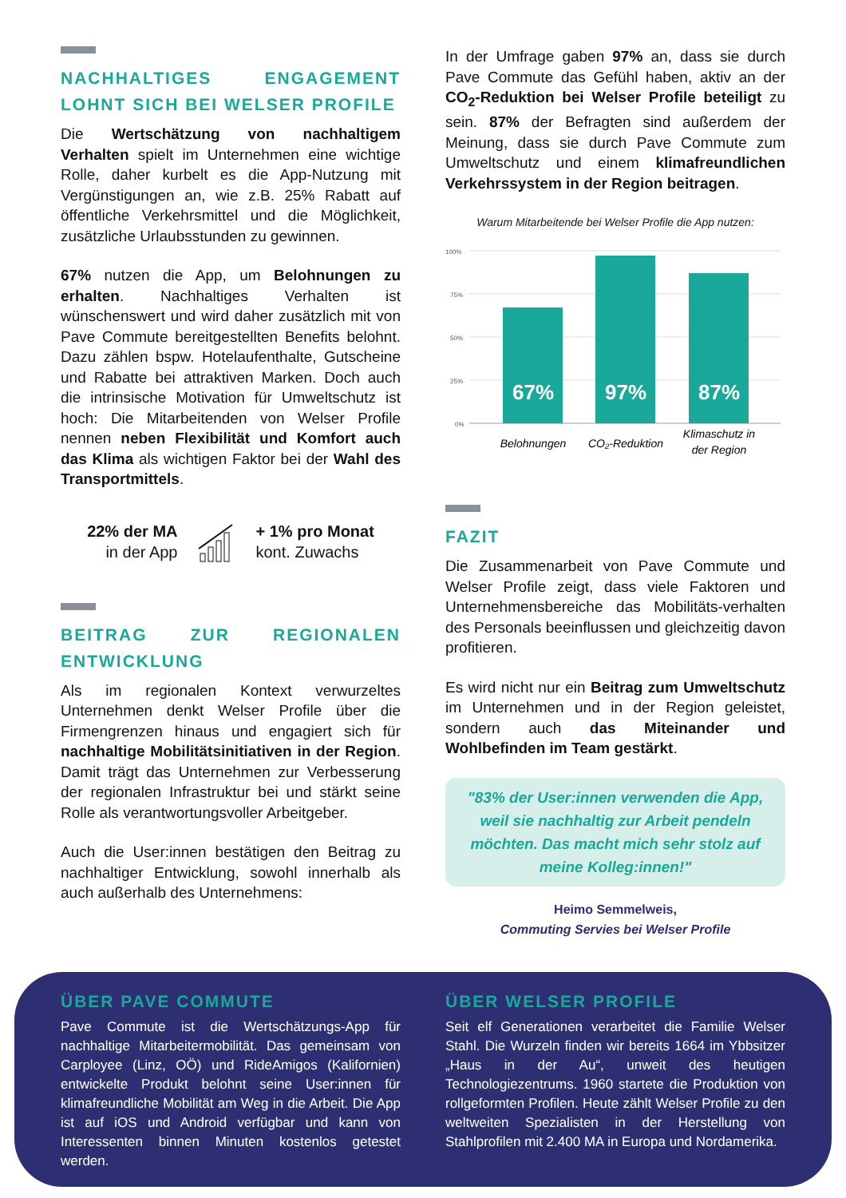NACHHALTIGES ENGAGEMENT LOHNT SICH BEI WELSER PROFILE
Die Wertschätzung von nachhaltigem Verhalten spielt im Unternehmen eine wichtige Rolle, daher kurbelt es die App-Nutzung mit Vergünstigungen an, wie z.B. 25% Rabatt auf öffentliche Verkehrsmittel und die Möglichkeit, zusätzliche Urlaubsstunden zu gewinnen.
67% nutzen die App, um Belohnungen zu erhalten. Nachhaltiges Verhalten ist wünschenswert und wird daher zusätzlich mit von Pave Commute bereitgestellten Benefits belohnt. Dazu zählen bspw. Hotelaufenthalte, Gutscheine und Rabatte bei attraktiven Marken. Doch auch die intrinsische Motivation für Umweltschutz ist hoch: Die Mitarbeitenden von Welser Profile nennen neben Flexibilität und Komfort auch das Klima als wichtigen Faktor bei der Wahl des Transportmittels.
22% der MA
in der App
+ 1% pro Monat
kont. Zuwachs
BEITRAG ZUR REGIONALEN ENTWICKLUNG
Als im regionalen Kontext verwurzeltes Unternehmen denkt Welser Profile über die Firmengrenzen hinaus und engagiert sich für nachhaltige Mobilitätsinitiativen in der Region. Damit trägt das Unternehmen zur Verbesserung der regionalen Infrastruktur bei und stärkt seine Rolle als verantwortungsvoller Arbeitgeber.
Auch die User:innen bestätigen den Beitrag zu nachhaltiger Entwicklung, sowohl innerhalb als auch außerhalb des Unternehmens:
In der Umfrage gaben 97% an, dass sie durch Pave Commute das Gefühl haben, aktiv an der CO<sub>2</sub>-Reduktion bei Welser Profile beteiligt zu sein. 87% der Befragten sind außerdem der Meinung, dass sie durch Pave Commute zum Umweltschutz und einem klimafreundlichen Verkehrssystem in der Region beitragen.
Warum Mitarbeitende bei Welser Profile die App nutzen:
100%
75%
50%
25%
0%
67%
97%
87%
Belohnungen
CO₂-Reduktion
Klimaschutz in
der Region
FAZIT
Die Zusammenarbeit von Pave Commute und Welser Profile zeigt, dass viele Faktoren und Unternehmensbereiche das Mobilitäts-verhalten des Personals beeinflussen und gleichzeitig davon profitieren.
Es wird nicht nur ein Beitrag zum Umweltschutz im Unternehmen und in der Region geleistet, sondern auch das Miteinander und Wohlbefinden im Team gestärkt.
"83% der User:innen verwenden die App, weil sie nachhaltig zur Arbeit pendeln möchten. Das macht mich sehr stolz auf meine Kolleg:innen!"
Heimo Semmelweis,
Commuting Servies bei Welser Profile
ÜBER PAVE COMMUTE
Pave Commute ist die Wertschätzungs-App für nachhaltige Mitarbeitermobilität. Das gemeinsam von Carployee (Linz, OÖ) und RideAmigos (Kalifornien) entwickelte Produkt belohnt seine User:innen für klimafreundliche Mobilität am Weg in die Arbeit. Die App ist auf iOS und Android verfügbar und kann von Interessenten binnen Minuten kostenlos getestet werden.
ÜBER WELSER PROFILE
Seit elf Generationen verarbeitet die Familie Welser Stahl. Die Wurzeln finden wir bereits 1664 im Ybbsitzer „Haus in der Au“, unweit des heutigen Technologiezentrums. 1960 startete die Produktion von rollgeformten Profilen. Heute zählt Welser Profile zu den weltweiten Spezialisten in der Herstellung von Stahlprofilen mit 2.400 MA in Europa und Nordamerika.